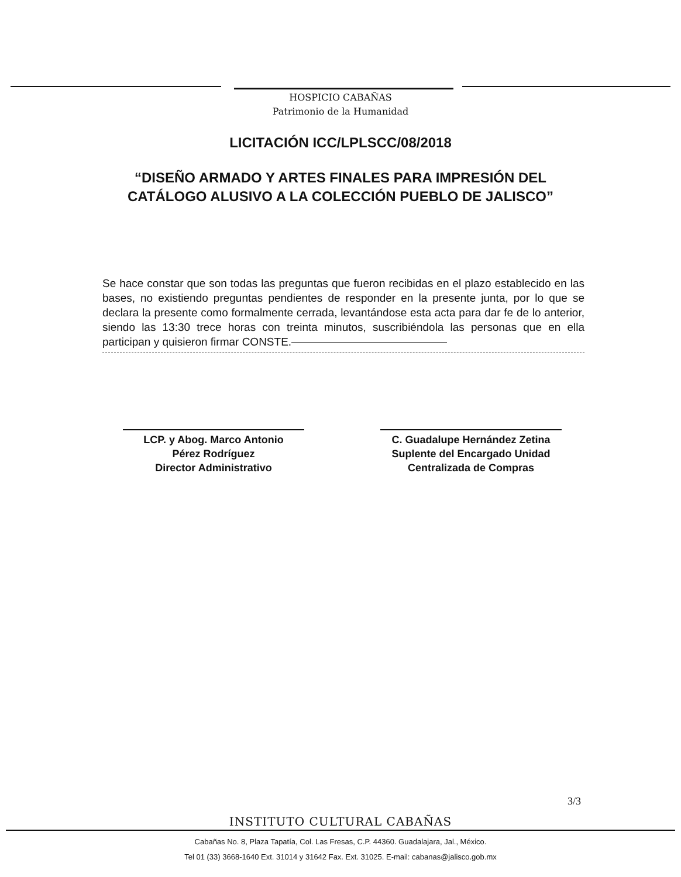HOSPICIO CABAÑAS
Patrimonio de la Humanidad
LICITACIÓN ICC/LPLSCC/08/2018
“DISEÑO ARMADO Y ARTES FINALES PARA IMPRESIÓN DEL
CATÁLOGO ALUSIVO A LA COLECCIÓN PUEBLO DE JALISCO”
Se hace constar que son todas las preguntas que fueron recibidas en el plazo establecido en las bases, no existiendo preguntas pendientes de responder en la presente junta, por lo que se declara la presente como formalmente cerrada, levantándose esta acta para dar fe de lo anterior, siendo las 13:30 trece horas con treinta minutos, suscribiéndola las personas que en ella participan y quisieron firmar CONSTE.——————————————
LCP. y Abog. Marco Antonio
Pérez Rodríguez
Director Administrativo
C. Guadalupe Hernández Zetina
Suplente del Encargado Unidad
Centralizada de Compras
3/3
INSTITUTO CULTURAL CABAÑAS
Cabañas No. 8, Plaza Tapatía, Col. Las Fresas, C.P. 44360. Guadalajara, Jal., México.
Tel 01 (33) 3668-1640 Ext. 31014 y 31642 Fax. Ext. 31025. E-mail: cabanas@jalisco.gob.mx